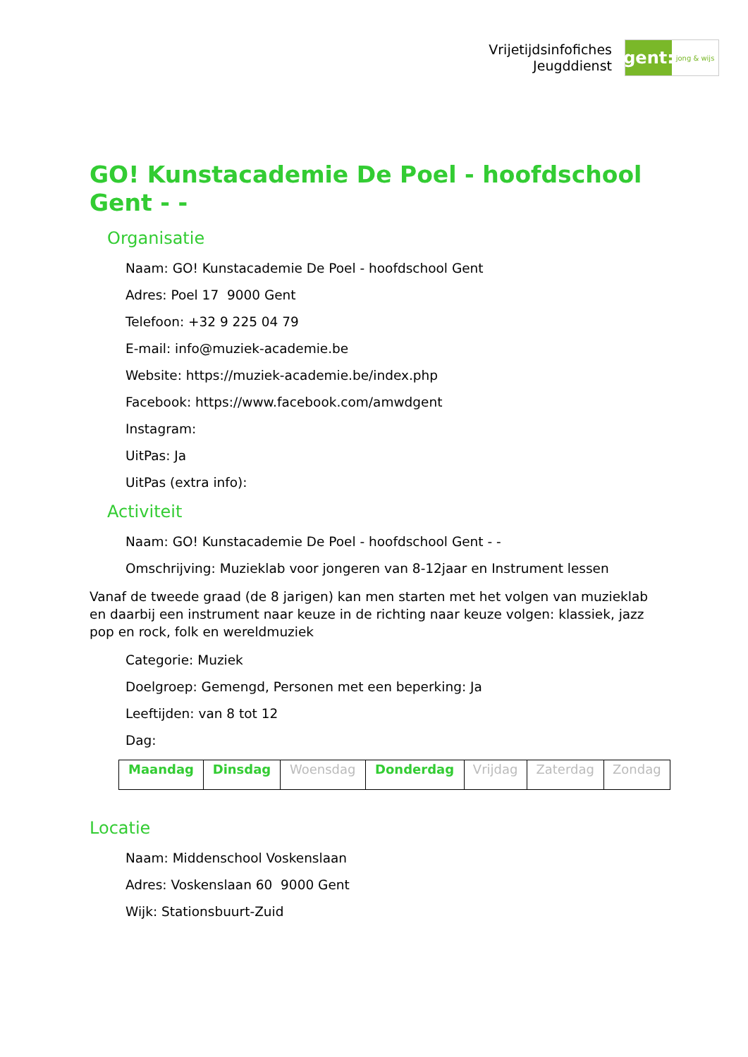Vrijetijdsinfofiches
Jeugddienst
gent:
jong & wijs
GO! Kunstacademie De Poel - hoofdschool Gent - -
Organisatie
Naam: GO! Kunstacademie De Poel - hoofdschool Gent
Adres: Poel 17 9000 Gent
Telefoon: +32 9 225 04 79
E-mail: info@muziek-academie.be
Website: https://muziek-academie.be/index.php
Facebook: https://www.facebook.com/amwdgent
Instagram:
UitPas: Ja
UitPas (extra info):
Activiteit
Naam: GO! Kunstacademie De Poel - hoofdschool Gent - -
Omschrijving: Muzieklab voor jongeren van 8-12jaar en Instrument lessen
Vanaf de tweede graad (de 8 jarigen) kan men starten met het volgen van muzieklab en daarbij een instrument naar keuze in de richting naar keuze volgen: klassiek, jazz pop en rock, folk en wereldmuziek
Categorie: Muziek
Doelgroep: Gemengd, Personen met een beperking: Ja
Leeftijden: van 8 tot 12
Dag:
| Maandag | Dinsdag | Woensdag | Donderdag | Vrijdag | Zaterdag | Zondag |
Locatie
Naam: Middenschool Voskenslaan
Adres: Voskenslaan 60 9000 Gent
Wijk: Stationsbuurt-Zuid